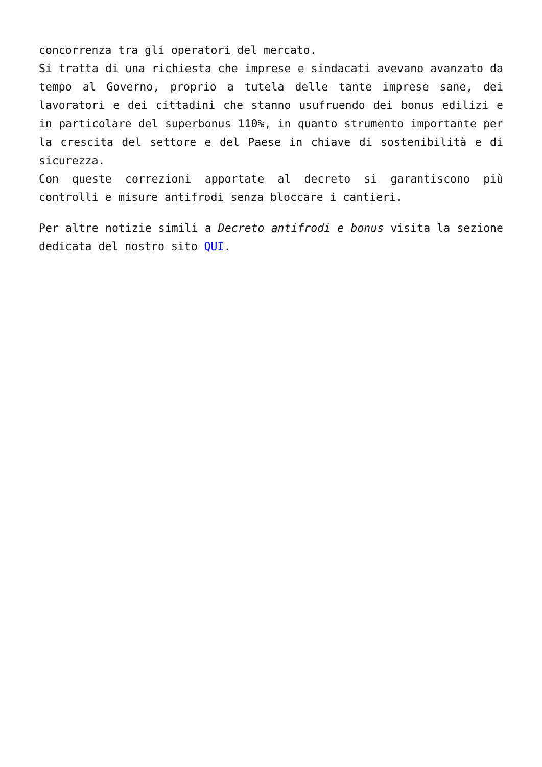concorrenza tra gli operatori del mercato.
Si tratta di una richiesta che imprese e sindacati avevano avanzato da tempo al Governo, proprio a tutela delle tante imprese sane, dei lavoratori e dei cittadini che stanno usufruendo dei bonus edilizi e in particolare del superbonus 110%, in quanto strumento importante per la crescita del settore e del Paese in chiave di sostenibilità e di sicurezza.
Con queste correzioni apportate al decreto si garantiscono più controlli e misure antifrodi senza bloccare i cantieri.
Per altre notizie simili a Decreto antifrodi e bonus visita la sezione dedicata del nostro sito QUI.